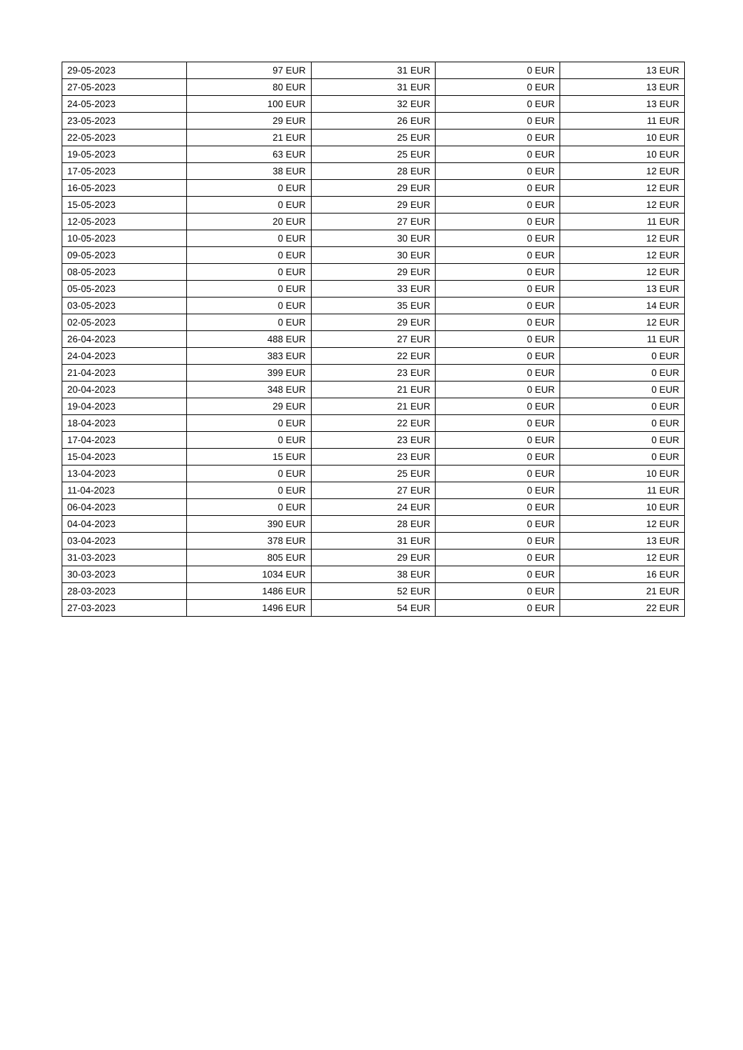| 29-05-2023 | 97 EUR | 31 EUR | 0 EUR | 13 EUR |
| 27-05-2023 | 80 EUR | 31 EUR | 0 EUR | 13 EUR |
| 24-05-2023 | 100 EUR | 32 EUR | 0 EUR | 13 EUR |
| 23-05-2023 | 29 EUR | 26 EUR | 0 EUR | 11 EUR |
| 22-05-2023 | 21 EUR | 25 EUR | 0 EUR | 10 EUR |
| 19-05-2023 | 63 EUR | 25 EUR | 0 EUR | 10 EUR |
| 17-05-2023 | 38 EUR | 28 EUR | 0 EUR | 12 EUR |
| 16-05-2023 | 0 EUR | 29 EUR | 0 EUR | 12 EUR |
| 15-05-2023 | 0 EUR | 29 EUR | 0 EUR | 12 EUR |
| 12-05-2023 | 20 EUR | 27 EUR | 0 EUR | 11 EUR |
| 10-05-2023 | 0 EUR | 30 EUR | 0 EUR | 12 EUR |
| 09-05-2023 | 0 EUR | 30 EUR | 0 EUR | 12 EUR |
| 08-05-2023 | 0 EUR | 29 EUR | 0 EUR | 12 EUR |
| 05-05-2023 | 0 EUR | 33 EUR | 0 EUR | 13 EUR |
| 03-05-2023 | 0 EUR | 35 EUR | 0 EUR | 14 EUR |
| 02-05-2023 | 0 EUR | 29 EUR | 0 EUR | 12 EUR |
| 26-04-2023 | 488 EUR | 27 EUR | 0 EUR | 11 EUR |
| 24-04-2023 | 383 EUR | 22 EUR | 0 EUR | 0 EUR |
| 21-04-2023 | 399 EUR | 23 EUR | 0 EUR | 0 EUR |
| 20-04-2023 | 348 EUR | 21 EUR | 0 EUR | 0 EUR |
| 19-04-2023 | 29 EUR | 21 EUR | 0 EUR | 0 EUR |
| 18-04-2023 | 0 EUR | 22 EUR | 0 EUR | 0 EUR |
| 17-04-2023 | 0 EUR | 23 EUR | 0 EUR | 0 EUR |
| 15-04-2023 | 15 EUR | 23 EUR | 0 EUR | 0 EUR |
| 13-04-2023 | 0 EUR | 25 EUR | 0 EUR | 10 EUR |
| 11-04-2023 | 0 EUR | 27 EUR | 0 EUR | 11 EUR |
| 06-04-2023 | 0 EUR | 24 EUR | 0 EUR | 10 EUR |
| 04-04-2023 | 390 EUR | 28 EUR | 0 EUR | 12 EUR |
| 03-04-2023 | 378 EUR | 31 EUR | 0 EUR | 13 EUR |
| 31-03-2023 | 805 EUR | 29 EUR | 0 EUR | 12 EUR |
| 30-03-2023 | 1034 EUR | 38 EUR | 0 EUR | 16 EUR |
| 28-03-2023 | 1486 EUR | 52 EUR | 0 EUR | 21 EUR |
| 27-03-2023 | 1496 EUR | 54 EUR | 0 EUR | 22 EUR |